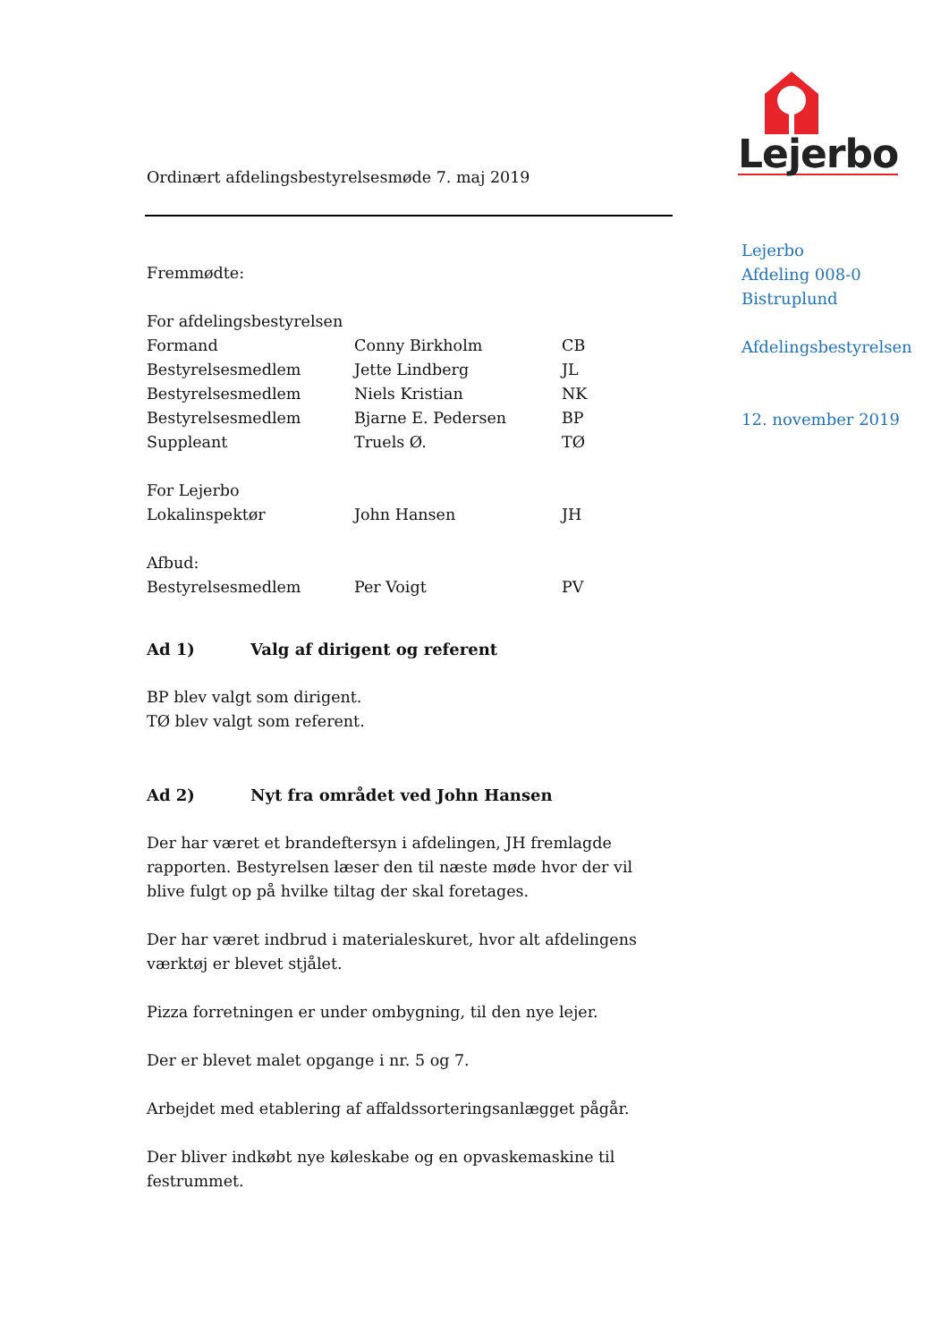Ordinært afdelingsbestyrelsesmøde 7. maj 2019
Fremmødte:
| For afdelingsbestyrelsen | | |
| Formand | Conny Birkholm | CB |
| Bestyrelsesmedlem | Jette Lindberg | JL |
| Bestyrelsesmedlem | Niels Kristian | NK |
| Bestyrelsesmedlem | Bjarne E. Pedersen | BP |
| Suppleant | Truels Ø. | TØ |
| For Lejerbo | | |
| Lokalinspektør | John Hansen | JH |
| Afbud: | | |
| Bestyrelsesmedlem | Per Voigt | PV |
Ad 1) Valg af dirigent og referent
BP blev valgt som dirigent.
TØ blev valgt som referent.
Ad 2) Nyt fra området ved John Hansen
Der har været et brandeftersyn i afdelingen, JH fremlagde rapporten. Bestyrelsen læser den til næste møde hvor der vil blive fulgt op på hvilke tiltag der skal foretages.
Der har været indbrud i materialeskuret, hvor alt afdelingens værktøj er blevet stjålet.
Pizza forretningen er under ombygning, til den nye lejer.
Der er blevet malet opgange i nr. 5 og 7.
Arbejdet med etablering af affaldssorteringsanlægget pågår.
Der bliver indkøbt nye køleskabe og en opvaskemaskine til festrummet.
Lejerbo
Lejerbo
Afdeling 008-0
Bistruplund
Afdelingsbestyrelsen
12. november 2019